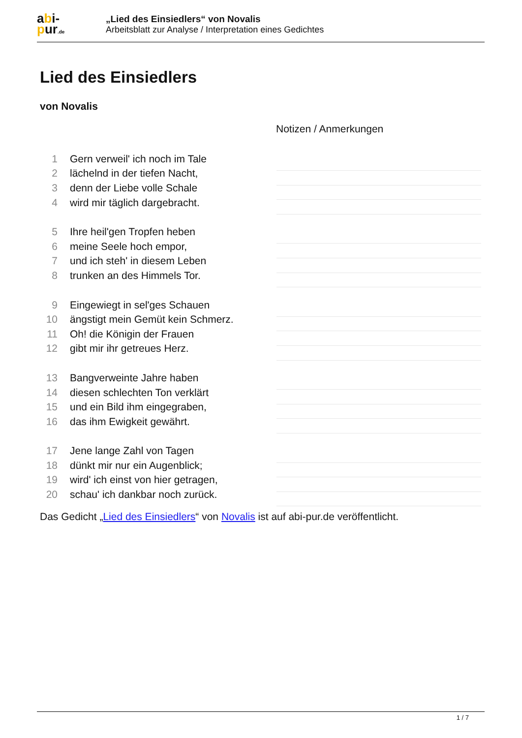abi-
pur.de
„Lied des Einsiedlers“ von Novalis
Arbeitsblatt zur Analyse / Interpretation eines Gedichtes
Lied des Einsiedlers
von Novalis
Notizen / Anmerkungen
1 Gern verweil' ich noch im Tale
2 lächelnd in der tiefen Nacht,
3 denn der Liebe volle Schale
4 wird mir täglich dargebracht.
5 Ihre heil'gen Tropfen heben
6 meine Seele hoch empor,
7 und ich steh' in diesem Leben
8 trunken an des Himmels Tor.
9 Eingewiegt in sel'ges Schauen
10 ängstigt mein Gemüt kein Schmerz.
11 Oh! die Königin der Frauen
12 gibt mir ihr getreues Herz.
13 Bangverweinte Jahre haben
14 diesen schlechten Ton verklärt
15 und ein Bild ihm eingegraben,
16 das ihm Ewigkeit gewährt.
17 Jene lange Zahl von Tagen
18 dünkt mir nur ein Augenblick;
19 wird' ich einst von hier getragen,
20 schau' ich dankbar noch zurück.
Das Gedicht „Lied des Einsiedlers“ von Novalis ist auf abi-pur.de veröffentlicht.
1 / 7